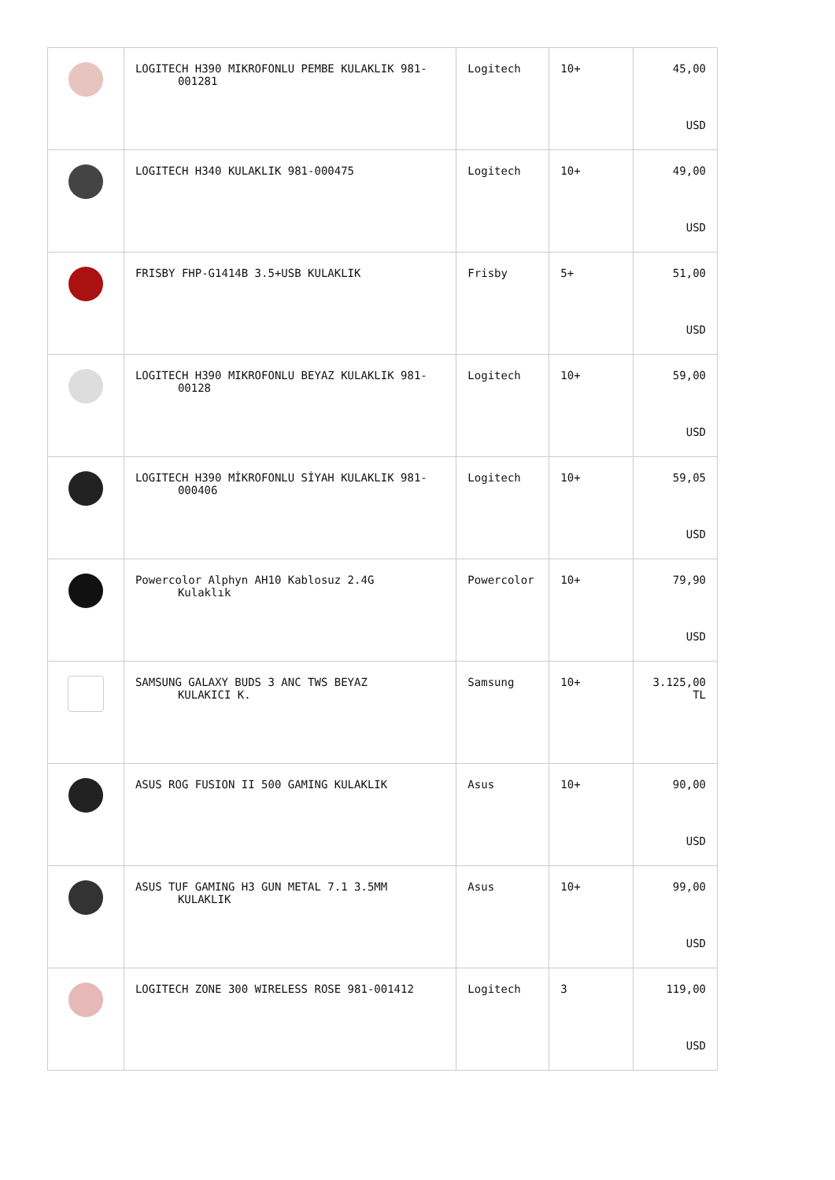| | LOGITECH H390 MIKROFONLU PEMBE KULAKLIK 981- 001281 | Logitech | 10+ | 45,00 USD |
| | LOGITECH H340 KULAKLIK 981-000475 | Logitech | 10+ | 49,00 USD |
| | FRISBY FHP-G1414B 3.5+USB KULAKLIK | Frisby | 5+ | 51,00 USD |
| | LOGITECH H390 MIKROFONLU BEYAZ KULAKLIK 981- 00128 | Logitech | 10+ | 59,00 USD |
| | LOGITECH H390 MİKROFONLU SİYAH KULAKLIK 981- 000406 | Logitech | 10+ | 59,05 USD |
| | Powercolor Alphyn AH10 Kablosuz 2.4G Kulaklık | Powercolor | 10+ | 79,90 USD |
| | SAMSUNG GALAXY BUDS 3 ANC TWS BEYAZ KULAKICI K. | Samsung | 10+ | 3.125,00 TL |
| | ASUS ROG FUSION II 500 GAMING KULAKLIK | Asus | 10+ | 90,00 USD |
| | ASUS TUF GAMING H3 GUN METAL 7.1 3.5MM KULAKLIK | Asus | 10+ | 99,00 USD |
| | LOGITECH ZONE 300 WIRELESS ROSE 981-001412 | Logitech | 3 | 119,00 USD |